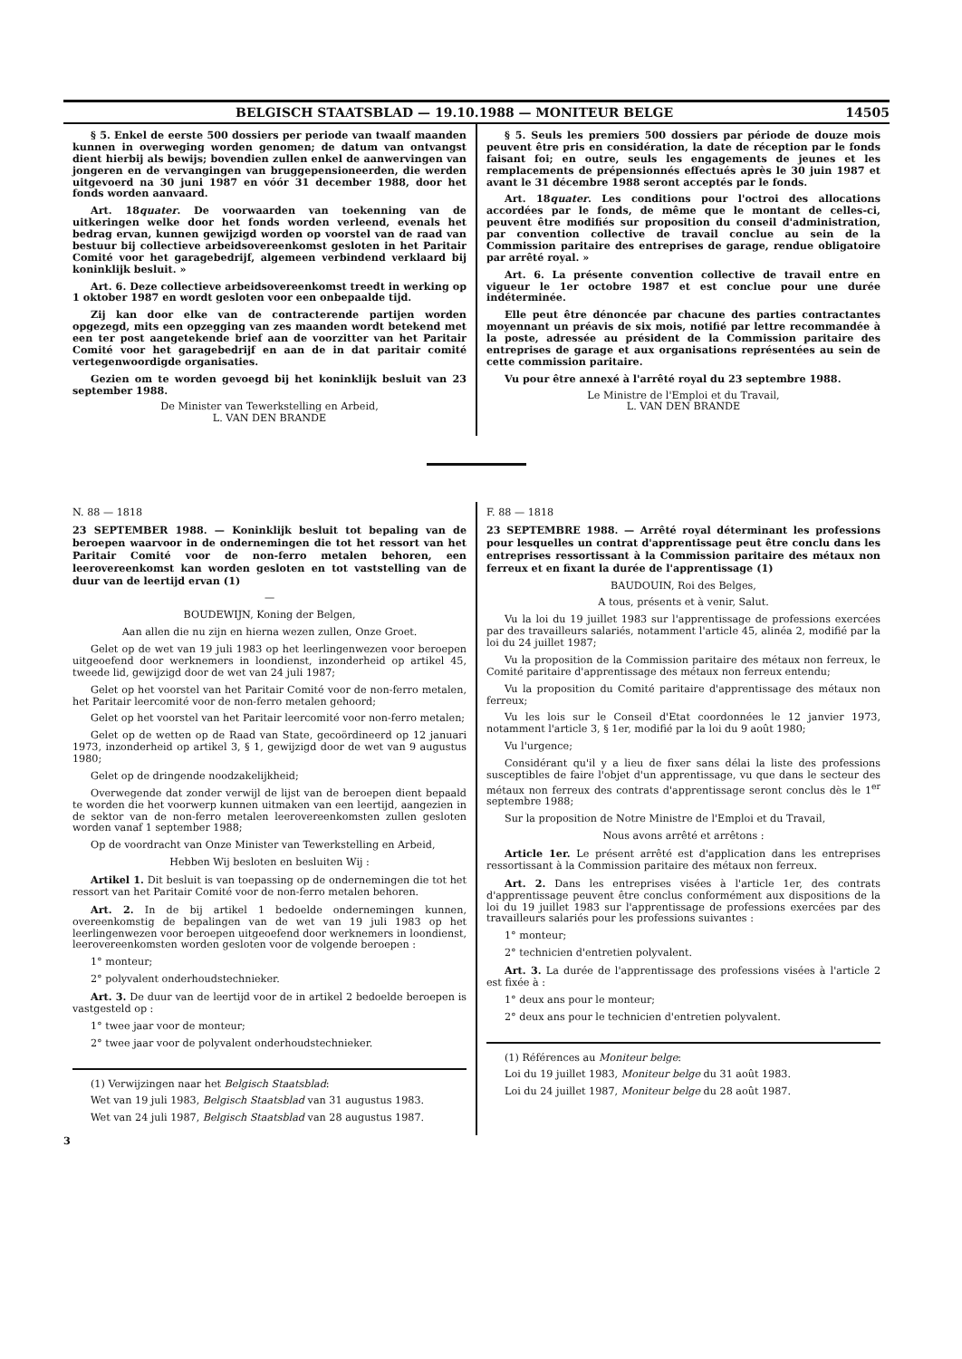BELGISCH STAATSBLAD — 19.10.1988 — MONITEUR BELGE 14505
§ 5. Enkel de eerste 500 dossiers per periode van twaalf maanden kunnen in overweging worden genomen; de datum van ontvangst dient hierbij als bewijs; bovendien zullen enkel de aanwervingen van jongeren en de vervangingen van bruggepensioneerden, die werden uitgevoerd na 30 juni 1987 en vóór 31 december 1988, door het fonds worden aanvaard.
Art. 18quater. De voorwaarden van toekenning van de uitkeringen welke door het fonds worden verleend, evenals het bedrag ervan, kunnen gewijzigd worden op voorstel van de raad van bestuur bij collectieve arbeidsovereenkomst gesloten in het Paritair Comité voor het garagebedrijf, algemeen verbindend verklaard bij koninklijk besluit. »
Art. 6. Deze collectieve arbeidsovereenkomst treedt in werking op 1 oktober 1987 en wordt gesloten voor een onbepaalde tijd.
Zij kan door elke van de contracterende partijen worden opgezegd, mits een opzegging van zes maanden wordt betekend met een ter post aangetekende brief aan de voorzitter van het Paritair Comité voor het garagebedrijf en aan de in dat paritair comité vertegenwoordigde organisaties.
Gezien om te worden gevoegd bij het koninklijk besluit van 23 september 1988.
De Minister van Tewerkstelling en Arbeid,
L. VAN DEN BRANDE
§ 5. Seuls les premiers 500 dossiers par période de douze mois peuvent être pris en considération, la date de réception par le fonds faisant foi; en outre, seuls les engagements de jeunes et les remplacements de prépensionnés effectués après le 30 juin 1987 et avant le 31 décembre 1988 seront acceptés par le fonds.
Art. 18quater. Les conditions pour l'octroi des allocations accordées par le fonds, de même que le montant de celles-ci, peuvent être modifiés sur proposition du conseil d'administration, par convention collective de travail conclue au sein de la Commission paritaire des entreprises de garage, rendue obligatoire par arrêté royal. »
Art. 6. La présente convention collective de travail entre en vigueur le 1er octobre 1987 et est conclue pour une durée indéterminée.
Elle peut être dénoncée par chacune des parties contractantes moyennant un préavis de six mois, notifié par lettre recommandée à la poste, adressée au président de la Commission paritaire des entreprises de garage et aux organisations représentées au sein de cette commission paritaire.
Vu pour être annexé à l'arrêté royal du 23 septembre 1988.
Le Ministre de l'Emploi et du Travail,
L. VAN DEN BRANDE
N. 88 — 1818
23 SEPTEMBER 1988. — Koninklijk besluit tot bepaling van de beroepen waarvoor in de ondernemingen die tot het ressort van het Paritair Comité voor de non-ferro metalen behoren, een leerovereenkomst kan worden gesloten en tot vaststelling van de duur van de leertijd ervan (1)
—
BOUDEWIJN, Koning der Belgen,
Aan allen die nu zijn en hierna wezen zullen, Onze Groet.
Gelet op de wet van 19 juli 1983 op het leerlingenwezen voor beroepen uitgeoefend door werknemers in loondienst, inzonderheid op artikel 45, tweede lid, gewijzigd door de wet van 24 juli 1987;
Gelet op het voorstel van het Paritair Comité voor de non-ferro metalen, het Paritair leercomité voor de non-ferro metalen gehoord;
Gelet op het voorstel van het Paritair leercomité voor non-ferro metalen;
Gelet op de wetten op de Raad van State, gecoördineerd op 12 januari 1973, inzonderheid op artikel 3, § 1, gewijzigd door de wet van 9 augustus 1980;
Gelet op de dringende noodzakelijkheid;
Overwegende dat zonder verwijl de lijst van de beroepen dient bepaald te worden die het voorwerp kunnen uitmaken van een leertijd, aangezien in de sektor van de non-ferro metalen leerovereenkomsten zullen gesloten worden vanaf 1 september 1988;
Op de voordracht van Onze Minister van Tewerkstelling en Arbeid,
Hebben Wij besloten en besluiten Wij :
Artikel 1. Dit besluit is van toepassing op de ondernemingen die tot het ressort van het Paritair Comité voor de non-ferro metalen behoren.
Art. 2. In de bij artikel 1 bedoelde ondernemingen kunnen, overeenkomstig de bepalingen van de wet van 19 juli 1983 op het leerlingenwezen voor beroepen uitgeoefend door werknemers in loondienst, leerovereenkomsten worden gesloten voor de volgende beroepen :
1° monteur;
2° polyvalent onderhoudstechnieker.
Art. 3. De duur van de leertijd voor de in artikel 2 bedoelde beroepen is vastgesteld op :
1° twee jaar voor de monteur;
2° twee jaar voor de polyvalent onderhoudstechnieker.
(1) Verwijzingen naar het Belgisch Staatsblad:
Wet van 19 juli 1983, Belgisch Staatsblad van 31 augustus 1983.
Wet van 24 juli 1987, Belgisch Staatsblad van 28 augustus 1987.
F. 88 — 1818
23 SEPTEMBRE 1988. — Arrêté royal déterminant les professions pour lesquelles un contrat d'apprentissage peut être conclu dans les entreprises ressortissant à la Commission paritaire des métaux non ferreux et en fixant la durée de l'apprentissage (1)
BAUDOUIN, Roi des Belges,
A tous, présents et à venir, Salut.
Vu la loi du 19 juillet 1983 sur l'apprentissage de professions exercées par des travailleurs salariés, notamment l'article 45, alinéa 2, modifié par la loi du 24 juillet 1987;
Vu la proposition de la Commission paritaire des métaux non ferreux, le Comité paritaire d'apprentissage des métaux non ferreux entendu;
Vu la proposition du Comité paritaire d'apprentissage des métaux non ferreux;
Vu les lois sur le Conseil d'Etat coordonnées le 12 janvier 1973, notamment l'article 3, § 1er, modifié par la loi du 9 août 1980;
Vu l'urgence;
Considérant qu'il y a lieu de fixer sans délai la liste des professions susceptibles de faire l'objet d'un apprentissage, vu que dans le secteur des métaux non ferreux des contrats d'apprentissage seront conclus dès le 1<sup>er</sup> septembre 1988;
Sur la proposition de Notre Ministre de l'Emploi et du Travail,
Nous avons arrêté et arrêtons :
Article 1er. Le présent arrêté est d'application dans les entreprises ressortissant à la Commission paritaire des métaux non ferreux.
Art. 2. Dans les entreprises visées à l'article 1er, des contrats d'apprentissage peuvent être conclus conformément aux dispositions de la loi du 19 juillet 1983 sur l'apprentissage de professions exercées par des travailleurs salariés pour les professions suivantes :
1° monteur;
2° technicien d'entretien polyvalent.
Art. 3. La durée de l'apprentissage des professions visées à l'article 2 est fixée à :
1° deux ans pour le monteur;
2° deux ans pour le technicien d'entretien polyvalent.
(1) Références au Moniteur belge:
Loi du 19 juillet 1983, Moniteur belge du 31 août 1983.
Loi du 24 juillet 1987, Moniteur belge du 28 août 1987.
3